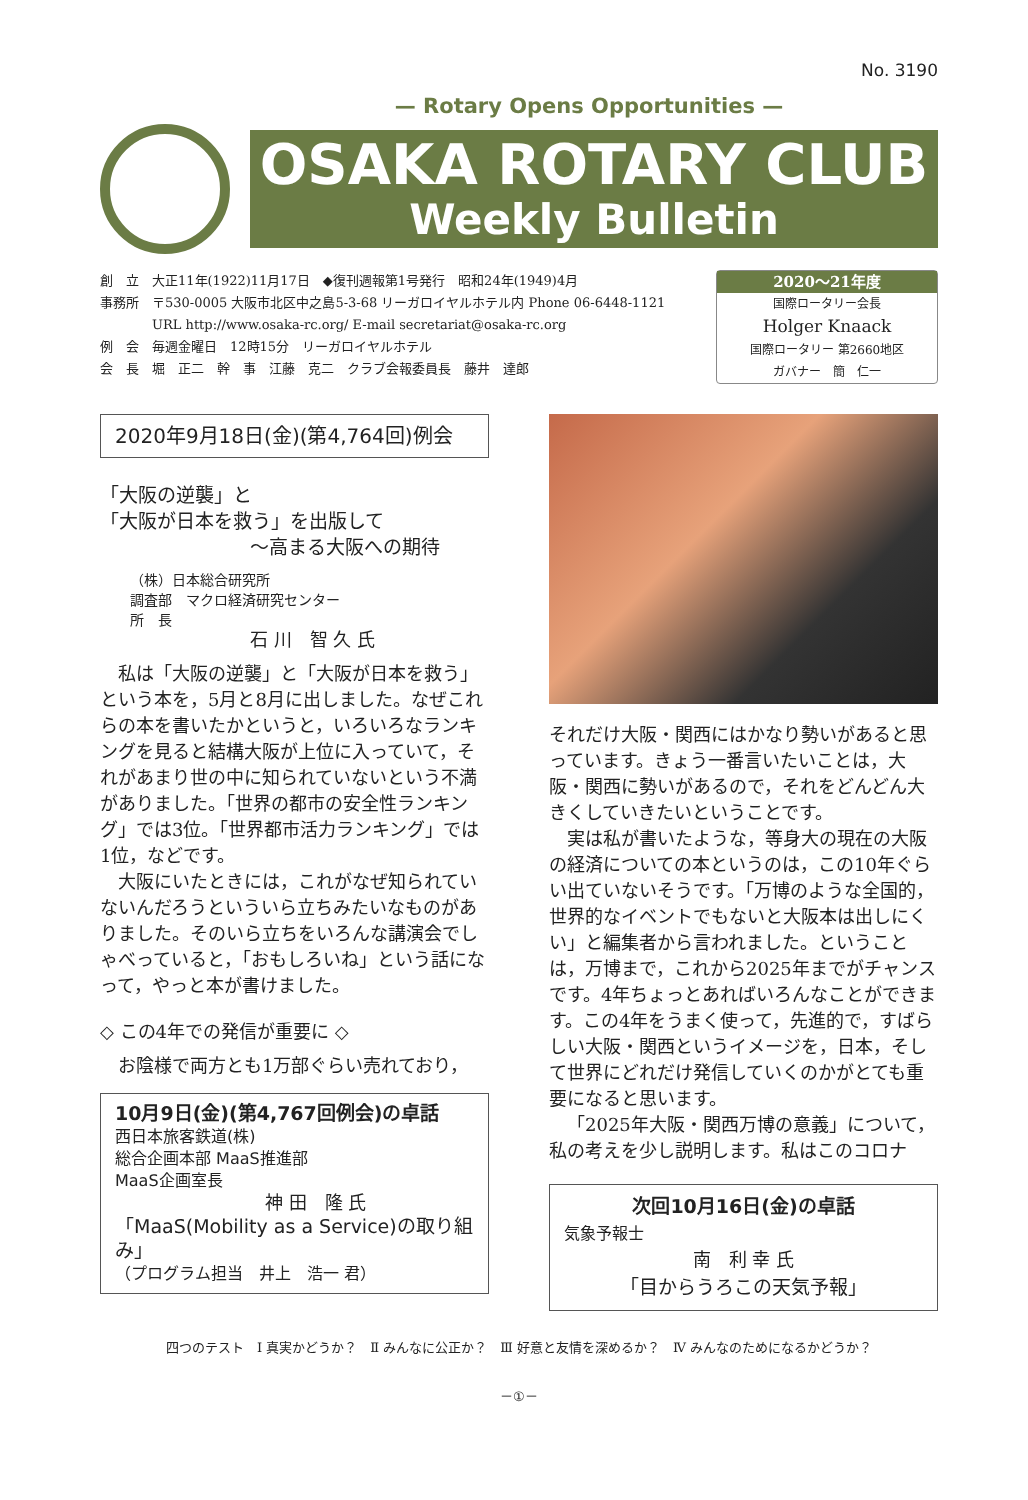No. 3190
— Rotary Opens Opportunities —
OSAKA ROTARY CLUB
Weekly Bulletin
創　立　大正11年(1922)11月17日　◆復刊週報第1号発行　昭和24年(1949)4月
事務所　〒530-0005 大阪市北区中之島5-3-68 リーガロイヤルホテル内 Phone 06-6448-1121
　　　　URL http://www.osaka-rc.org/ E-mail secretariat@osaka-rc.org
例　会　毎週金曜日　12時15分　リーガロイヤルホテル
会　長　堀　正二　幹　事　江藤　克二　クラブ会報委員長　藤井　達郎
2020～21年度
国際ロータリー会長
Holger Knaack
国際ロータリー 第2660地区
ガバナー　簡　仁一
2020年9月18日(金)(第4,764回)例会
「大阪の逆襲」と
「大阪が日本を救う」を出版して
～高まる大阪への期待
（株）日本総合研究所
調査部　マクロ経済研究センター
所　長
石 川　智 久 氏
私は「大阪の逆襲」と「大阪が日本を救う」という本を，5月と8月に出しました。なぜこれらの本を書いたかというと，いろいろなランキングを見ると結構大阪が上位に入っていて，それがあまり世の中に知られていないという不満がありました。「世界の都市の安全性ランキング」では3位。「世界都市活力ランキング」では1位，などです。
大阪にいたときには，これがなぜ知られていないんだろうといういら立ちみたいなものがありました。そのいら立ちをいろんな講演会でしゃべっていると，「おもしろいね」という話になって，やっと本が書けました。
◇ この4年での発信が重要に ◇
お陰様で両方とも1万部ぐらい売れており，
10月9日(金)(第4,767回例会)の卓話
西日本旅客鉄道(株)
総合企画本部 MaaS推進部
MaaS企画室長
神 田　隆 氏
「MaaS(Mobility as a Service)の取り組み」
（プログラム担当　井上　浩一 君）
それだけ大阪・関西にはかなり勢いがあると思っています。きょう一番言いたいことは，大阪・関西に勢いがあるので，それをどんどん大きくしていきたいということです。
実は私が書いたような，等身大の現在の大阪の経済についての本というのは，この10年ぐらい出ていないそうです。「万博のような全国的，世界的なイベントでもないと大阪本は出しにくい」と編集者から言われました。ということは，万博まで，これから2025年までがチャンスです。4年ちょっとあればいろんなことができます。この4年をうまく使って，先進的で，すばらしい大阪・関西というイメージを，日本，そして世界にどれだけ発信していくのかがとても重要になると思います。
「2025年大阪・関西万博の意義」について，私の考えを少し説明します。私はこのコロナ
次回10月16日(金)の卓話
気象予報士
南　利 幸 氏
「目からうろこの天気予報」
四つのテスト　Ⅰ 真実かどうか？　Ⅱ みんなに公正か？　Ⅲ 好意と友情を深めるか？　Ⅳ みんなのためになるかどうか？
－①－